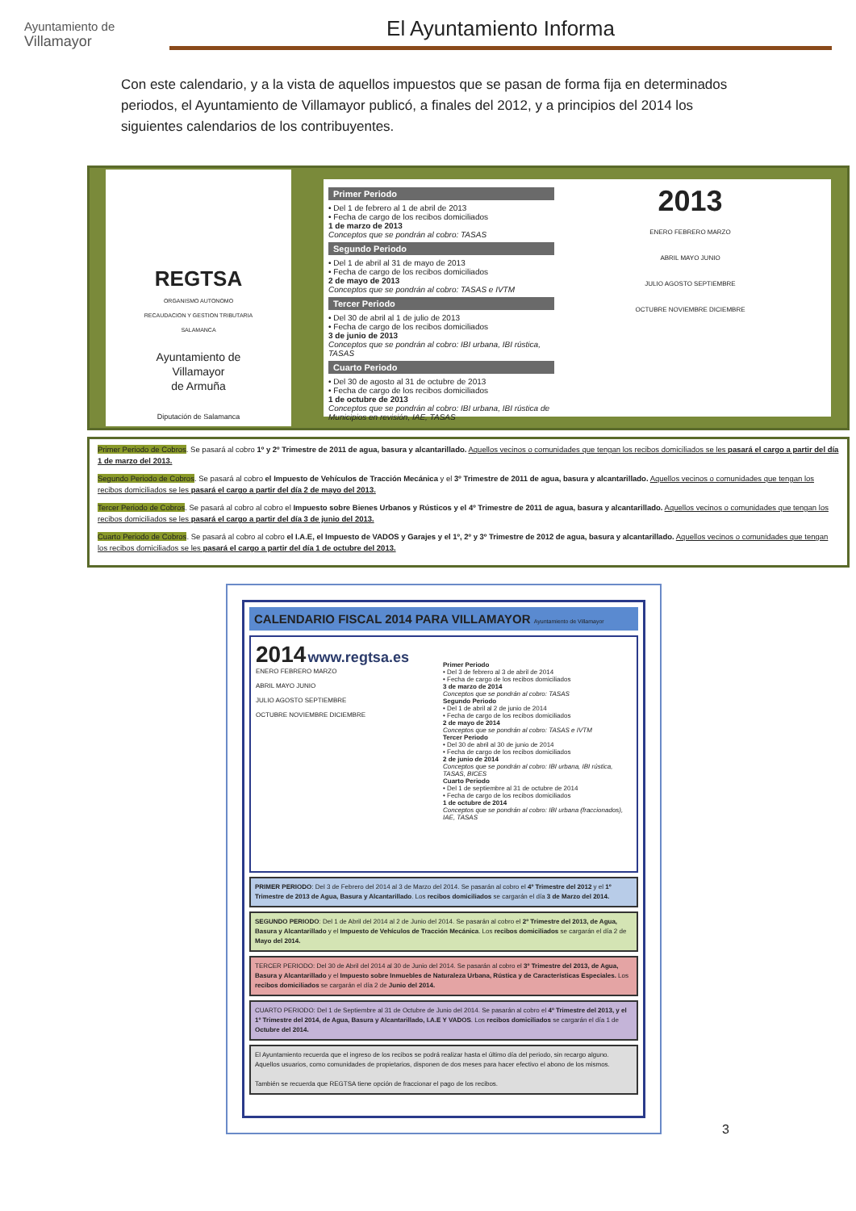Ayuntamiento de
Villamayor
El Ayuntamiento Informa
Con este calendario, y a la vista de aquellos impuestos que se pasan de forma fija en determinados periodos, el Ayuntamiento de Villamayor publicó, a finales del 2012, y a principios del 2014 los siguientes calendarios de los contribuyentes.
REGTSA
ORGANISMO AUTONOMO
RECAUDACION Y GESTION TRIBUTARIA
SALAMANCA
Ayuntamiento de
Villamayor
de Armuña
Diputación de Salamanca
Primer Periodo
• Del 1 de febrero al 1 de abril de 2013
• Fecha de cargo de los recibos domiciliados
1 de marzo de 2013
Conceptos que se pondrán al cobro: TASAS
Segundo Periodo
• Del 1 de abril al 31 de mayo de 2013
• Fecha de cargo de los recibos domiciliados
2 de mayo de 2013
Conceptos que se pondrán al cobro: TASAS e IVTM
Tercer Periodo
• Del 30 de abril al 1 de julio de 2013
• Fecha de cargo de los recibos domiciliados
3 de junio de 2013
Conceptos que se pondrán al cobro: IBI urbana, IBI rústica, TASAS
Cuarto Periodo
• Del 30 de agosto al 31 de octubre de 2013
• Fecha de cargo de los recibos domiciliados
1 de octubre de 2013
Conceptos que se pondrán al cobro: IBI urbana, IBI rústica de Municipios en revisión, IAE, TASAS
2013
ENERO FEBRERO MARZO
ABRIL MAYO JUNIO
JULIO AGOSTO SEPTIEMBRE
OCTUBRE NOVIEMBRE DICIEMBRE
Primer Periodo de Cobros. Se pasará al cobro 1º y 2º Trimestre de 2011 de agua, basura y alcantarillado. Aquellos vecinos o comunidades que tengan los recibos domiciliados se les pasará el cargo a partir del día 1 de marzo del 2013.
Segundo Periodo de Cobros. Se pasará al cobro el Impuesto de Vehículos de Tracción Mecánica y el 3º Trimestre de 2011 de agua, basura y alcantarillado. Aquellos vecinos o comunidades que tengan los recibos domiciliados se les pasará el cargo a partir del día 2 de mayo del 2013.
Tercer Periodo de Cobros. Se pasará al cobro al cobro el Impuesto sobre Bienes Urbanos y Rústicos y el 4º Trimestre de 2011 de agua, basura y alcantarillado. Aquellos vecinos o comunidades que tengan los recibos domiciliados se les pasará el cargo a partir del día 3 de junio del 2013.
Cuarto Periodo de Cobros. Se pasará al cobro al cobro el I.A.E, el Impuesto de VADOS y Garajes y el 1º, 2º y 3º Trimestre de 2012 de agua, basura y alcantarillado. Aquellos vecinos o comunidades que tengan los recibos domiciliados se les pasará el cargo a partir del día 1 de octubre del 2013.
CALENDARIO FISCAL 2014 PARA VILLAMAYOR Ayuntamiento de Villamayor
2014 www.regtsa.es
ENERO FEBRERO MARZO
ABRIL MAYO JUNIO
JULIO AGOSTO SEPTIEMBRE
OCTUBRE NOVIEMBRE DICIEMBRE
Primer Periodo
• Del 3 de febrero al 3 de abril de 2014
• Fecha de cargo de los recibos domiciliados
3 de marzo de 2014
Conceptos que se pondrán al cobro: TASAS
Segundo Periodo
• Del 1 de abril al 2 de junio de 2014
• Fecha de cargo de los recibos domiciliados
2 de mayo de 2014
Conceptos que se pondrán al cobro: TASAS e IVTM
Tercer Periodo
• Del 30 de abril al 30 de junio de 2014
• Fecha de cargo de los recibos domiciliados
2 de junio de 2014
Conceptos que se pondrán al cobro: IBI urbana, IBI rústica, TASAS, BICES
Cuarto Periodo
• Del 1 de septiembre al 31 de octubre de 2014
• Fecha de cargo de los recibos domiciliados
1 de octubre de 2014
Conceptos que se pondrán al cobro: IBI urbana (fraccionados), IAE, TASAS
PRIMER PERIODO: Del 3 de Febrero del 2014 al 3 de Marzo del 2014. Se pasarán al cobro el 4º Trimestre del 2012 y el 1º Trimestre de 2013 de Agua, Basura y Alcantarillado. Los recibos domiciliados se cargarán el día 3 de Marzo del 2014.
SEGUNDO PERIODO: Del 1 de Abril del 2014 al 2 de Junio del 2014. Se pasarán al cobro el 2º Trimestre del 2013, de Agua, Basura y Alcantarillado y el Impuesto de Vehículos de Tracción Mecánica. Los recibos domiciliados se cargarán el día 2 de Mayo del 2014.
TERCER PERIODO: Del 30 de Abril del 2014 al 30 de Junio del 2014. Se pasarán al cobro el 3º Trimestre del 2013, de Agua, Basura y Alcantarillado y el Impuesto sobre Inmuebles de Naturaleza Urbana, Rústica y de Características Especiales. Los recibos domiciliados se cargarán el día 2 de Junio del 2014.
CUARTO PERIODO: Del 1 de Septiembre al 31 de Octubre de Junio del 2014. Se pasarán al cobro el 4º Trimestre del 2013, y el 1º Trimestre del 2014, de Agua, Basura y Alcantarillado, I.A.E Y VADOS. Los recibos domiciliados se cargarán el día 1 de Octubre del 2014.
El Ayuntamiento recuerda que el ingreso de los recibos se podrá realizar hasta el último día del periodo, sin recargo alguno. Aquellos usuarios, como comunidades de propietarios, disponen de dos meses para hacer efectivo el abono de los mismos.
También se recuerda que REGTSA tiene opción de fraccionar el pago de los recibos.
3